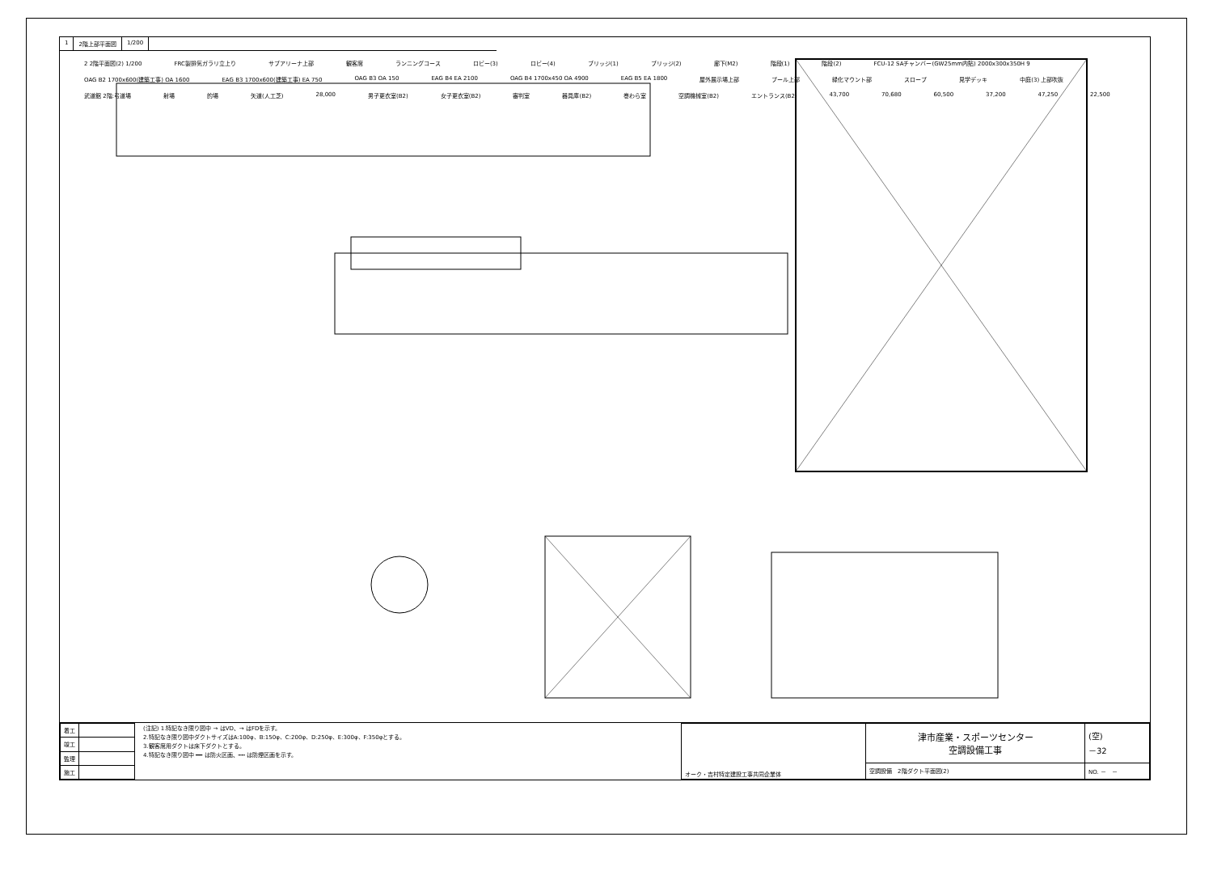1 2階上部平面図 1/200
2 2階平面図(2) 1/200 FRC製排気ガラリ立上り サブアリーナ上部 観客席 ランニングコース ロビー(3) ロビー(4) ブリッジ(1) ブリッジ(2) 廊下(M2) 階段(1) 階段(2) FCU-12 SAチャンバー(GW25mm内貼) 2000x300x350H 9 OAG B2 1700x600(建築工事) OA 1600 EAG B3 1700x600(建築工事) EA 750 OAG B3 OA 150 EAG B4 EA 2100 OAG B4 1700x450 OA 4900 EAG B5 EA 1800 屋外展示場上部 プール上部 緑化マウント部 スロープ 見学デッキ 中庭(3) 上部吹抜 武道館 2階:弓道場 射場 的場 矢道(人工芝) 28,000 男子更衣室(B2) 女子更衣室(B2) 審判室 器具庫(B2) 巻わら室 空調機械室(B2) エントランス(B2) 43,700 70,680 60,500 37,200 47,250 22,500
| 着工 | |
| 竣工 | |
| 監理 | |
| 施工 | |
(注記) 1.特記なき限り図中 → はVD、→ はFDを示す。
2.特記なき限り図中ダクトサイズはA:100φ、B:150φ、C:200φ、D:250φ、E:300φ、F:350φとする。
3.観客席用ダクトは床下ダクトとする。
4.特記なき限り図中 ━━ は防火区画、┅┅ は防煙区画を示す。
| オーク・吉村特定建設工事共同企業体 | 津市産業・スポーツセンター 空調設備工事 | (空) －32 |
| | 空調設備 2階ダクト平面図(2) | NO. － － |